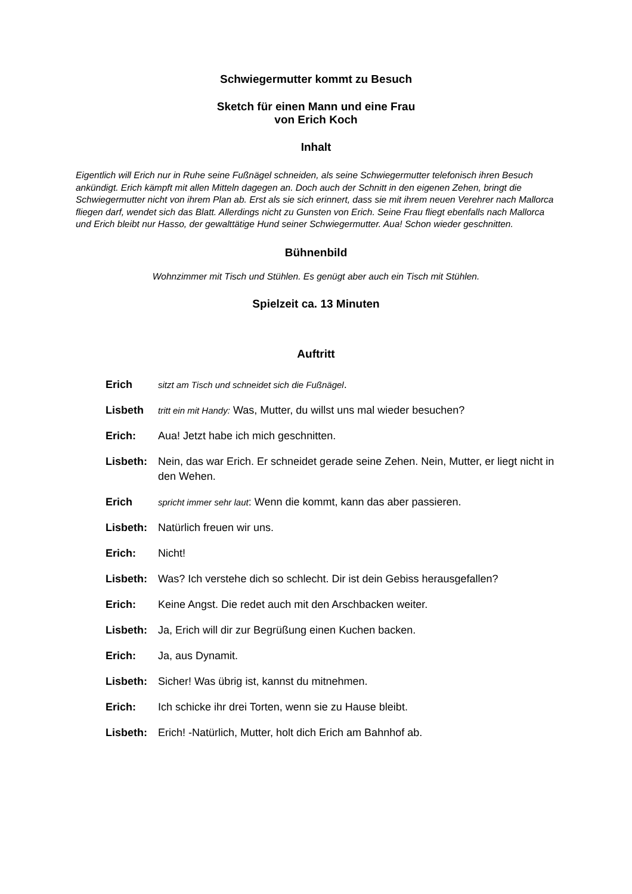Schwiegermutter kommt zu Besuch
Sketch für einen Mann und eine Frau
von Erich Koch
Inhalt
Eigentlich will Erich nur in Ruhe seine Fußnägel schneiden, als seine Schwiegermutter telefonisch ihren Besuch ankündigt. Erich kämpft mit allen Mitteln dagegen an. Doch auch der Schnitt in den eigenen Zehen, bringt die Schwiegermutter nicht von ihrem Plan ab. Erst als sie sich erinnert, dass sie mit ihrem neuen Verehrer nach Mallorca fliegen darf, wendet sich das Blatt. Allerdings nicht zu Gunsten von Erich. Seine Frau fliegt ebenfalls nach Mallorca und Erich bleibt nur Hasso, der gewalttätige Hund seiner Schwiegermutter. Aua! Schon wieder geschnitten.
Bühnenbild
Wohnzimmer mit Tisch und Stühlen. Es genügt aber auch ein Tisch mit Stühlen.
Spielzeit ca. 13 Minuten
Auftritt
Erich sitzt am Tisch und schneidet sich die Fußnägel.
Lisbeth tritt ein mit Handy: Was, Mutter, du willst uns mal wieder besuchen?
Erich: Aua! Jetzt habe ich mich geschnitten.
Lisbeth: Nein, das war Erich. Er schneidet gerade seine Zehen. Nein, Mutter, er liegt nicht in den Wehen.
Erich spricht immer sehr laut: Wenn die kommt, kann das aber passieren.
Lisbeth: Natürlich freuen wir uns.
Erich: Nicht!
Lisbeth: Was? Ich verstehe dich so schlecht. Dir ist dein Gebiss herausgefallen?
Erich: Keine Angst. Die redet auch mit den Arschbacken weiter.
Lisbeth: Ja, Erich will dir zur Begrüßung einen Kuchen backen.
Erich: Ja, aus Dynamit.
Lisbeth: Sicher! Was übrig ist, kannst du mitnehmen.
Erich: Ich schicke ihr drei Torten, wenn sie zu Hause bleibt.
Lisbeth: Erich! -Natürlich, Mutter, holt dich Erich am Bahnhof ab.